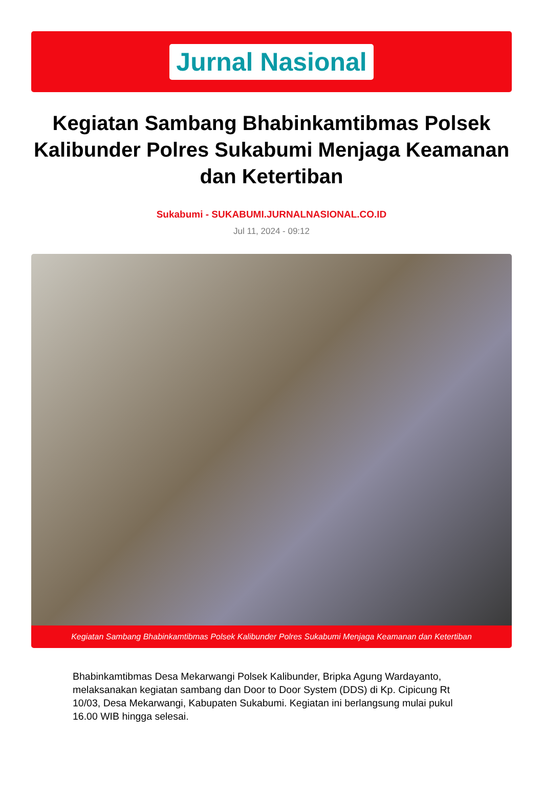Jurnal Nasional
Kegiatan Sambang Bhabinkamtibmas Polsek Kalibunder Polres Sukabumi Menjaga Keamanan dan Ketertiban
Sukabumi - SUKABUMI.JURNALNASIONAL.CO.ID
Jul 11, 2024 - 09:12
Kegiatan Sambang Bhabinkamtibmas Polsek Kalibunder Polres Sukabumi Menjaga Keamanan dan Ketertiban
Bhabinkamtibmas Desa Mekarwangi Polsek Kalibunder, Bripka Agung Wardayanto, melaksanakan kegiatan sambang dan Door to Door System (DDS) di Kp. Cipicung Rt 10/03, Desa Mekarwangi, Kabupaten Sukabumi. Kegiatan ini berlangsung mulai pukul 16.00 WIB hingga selesai.